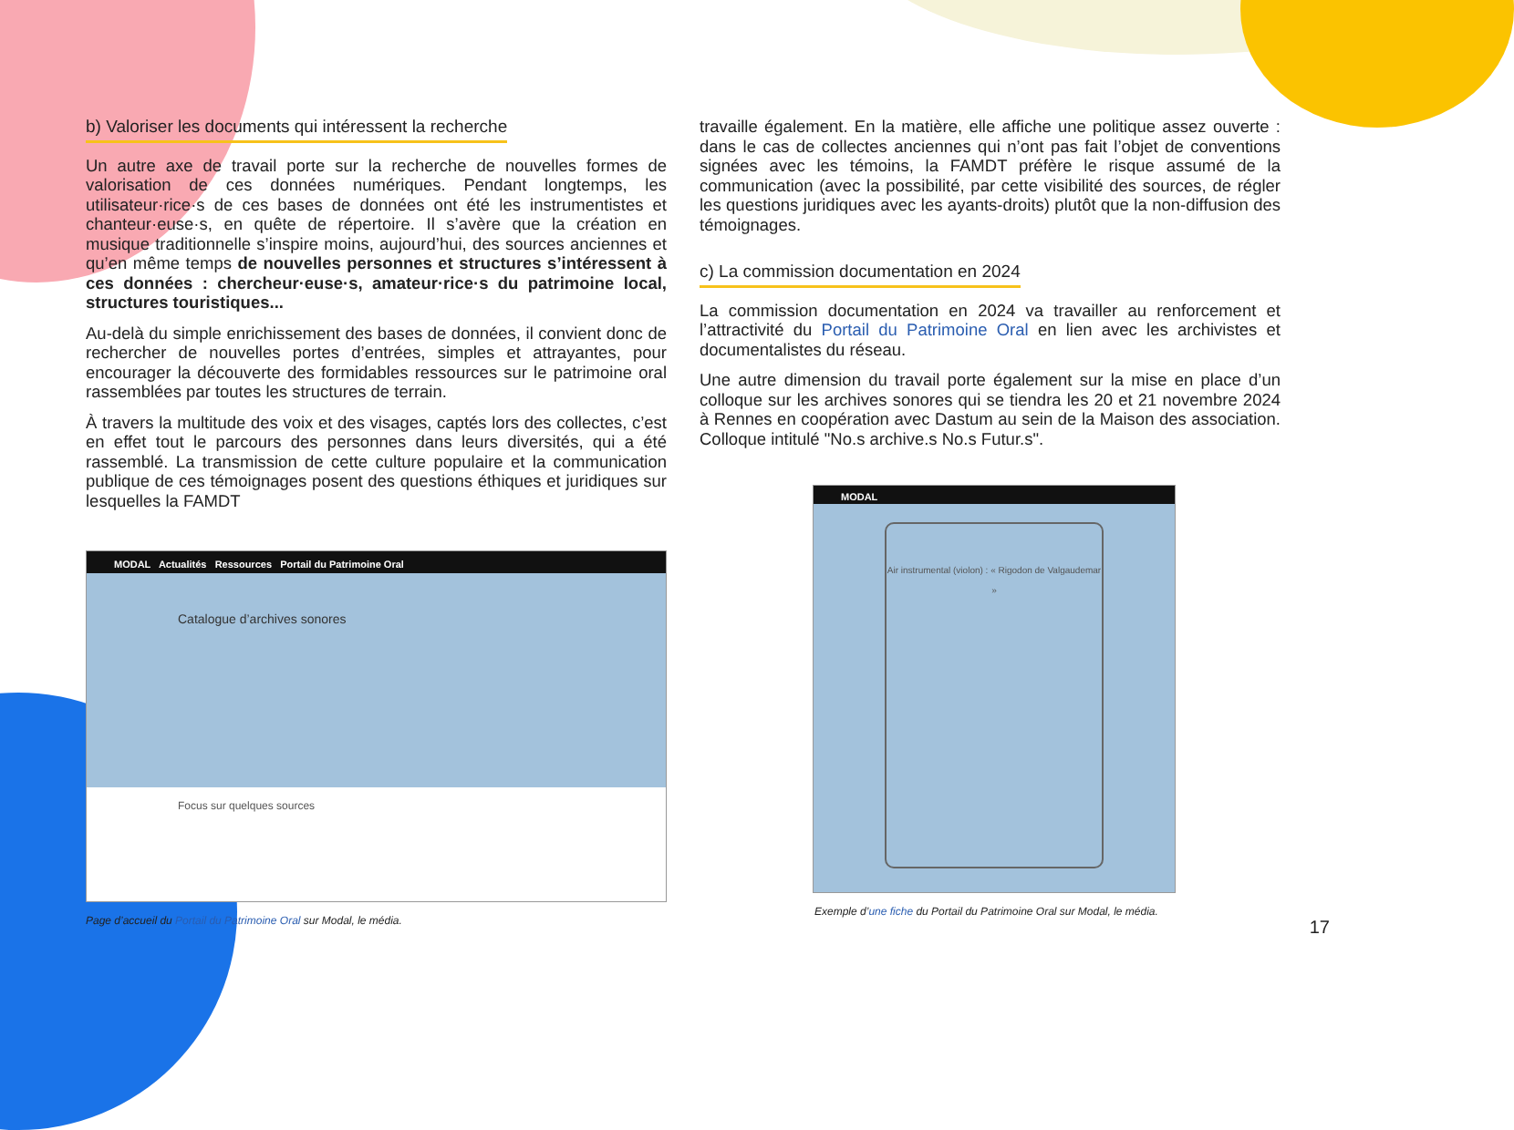b) Valoriser les documents qui intéressent la recherche
Un autre axe de travail porte sur la recherche de nouvelles formes de valorisation de ces données numériques. Pendant longtemps, les utilisateur·rice·s de ces bases de données ont été les instrumentistes et chanteur·euse·s, en quête de répertoire. Il s’avère que la création en musique traditionnelle s’inspire moins, aujourd’hui, des sources anciennes et qu’en même temps de nouvelles personnes et structures s’intéressent à ces données : chercheur·euse·s, amateur·rice·s du patrimoine local, structures touristiques...
Au-delà du simple enrichissement des bases de données, il convient donc de rechercher de nouvelles portes d’entrées, simples et attrayantes, pour encourager la découverte des formidables ressources sur le patrimoine oral rassemblées par toutes les structures de terrain.
À travers la multitude des voix et des visages, captés lors des collectes, c’est en effet tout le parcours des personnes dans leurs diversités, qui a été rassemblé. La transmission de cette culture populaire et la communication publique de ces témoignages posent des questions éthiques et juridiques sur lesquelles la FAMDT
MODAL Actualités Ressources Portail du Patrimoine Oral
Catalogue d’archives sonores
Focus sur quelques sources
Page d’accueil du Portail du Patrimoine Oral sur Modal, le média.
travaille également. En la matière, elle affiche une politique assez ouverte : dans le cas de collectes anciennes qui n’ont pas fait l’objet de conventions signées avec les témoins, la FAMDT préfère le risque assumé de la communication (avec la possibilité, par cette visibilité des sources, de régler les questions juridiques avec les ayants-droits) plutôt que la non-diffusion des témoignages.
c) La commission documentation en 2024
La commission documentation en 2024 va travailler au renforcement et l’attractivité du Portail du Patrimoine Oral en lien avec les archivistes et documentalistes du réseau.
Une autre dimension du travail porte également sur la mise en place d’un colloque sur les archives sonores qui se tiendra les 20 et 21 novembre 2024 à Rennes en coopération avec Dastum au sein de la Maison des association. Colloque intitulé "No.s archive.s No.s Futur.s".
MODAL
Air instrumental (violon) : « Rigodon de Valgaudemar »
Exemple d’une fiche du Portail du Patrimoine Oral sur Modal, le média.
17